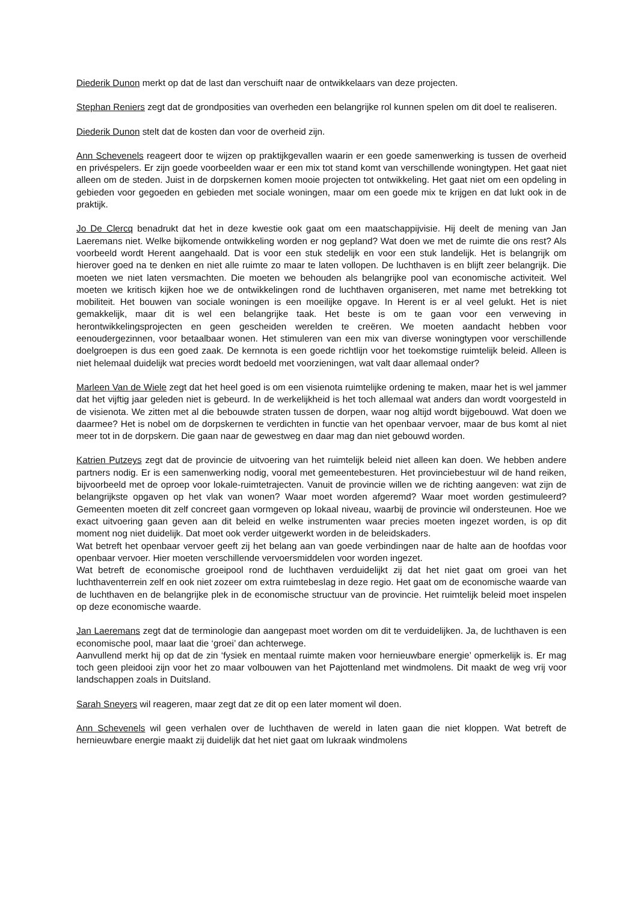Diederik Dunon merkt op dat de last dan verschuift naar de ontwikkelaars van deze projecten.
Stephan Reniers zegt dat de grondposities van overheden een belangrijke rol kunnen spelen om dit doel te realiseren.
Diederik Dunon stelt dat de kosten dan voor de overheid zijn.
Ann Schevenels reageert door te wijzen op praktijkgevallen waarin er een goede samenwerking is tussen de overheid en privéspelers. Er zijn goede voorbeelden waar er een mix tot stand komt van verschillende woningtypen. Het gaat niet alleen om de steden. Juist in de dorpskernen komen mooie projecten tot ontwikkeling. Het gaat niet om een opdeling in gebieden voor gegoeden en gebieden met sociale woningen, maar om een goede mix te krijgen en dat lukt ook in de praktijk.
Jo De Clercq benadrukt dat het in deze kwestie ook gaat om een maatschappijvisie. Hij deelt de mening van Jan Laeremans niet. Welke bijkomende ontwikkeling worden er nog gepland? Wat doen we met de ruimte die ons rest? Als voorbeeld wordt Herent aangehaald. Dat is voor een stuk stedelijk en voor een stuk landelijk. Het is belangrijk om hierover goed na te denken en niet alle ruimte zo maar te laten vollopen. De luchthaven is en blijft zeer belangrijk. Die moeten we niet laten versmachten. Die moeten we behouden als belangrijke pool van economische activiteit. Wel moeten we kritisch kijken hoe we de ontwikkelingen rond de luchthaven organiseren, met name met betrekking tot mobiliteit. Het bouwen van sociale woningen is een moeilijke opgave. In Herent is er al veel gelukt. Het is niet gemakkelijk, maar dit is wel een belangrijke taak. Het beste is om te gaan voor een verweving in herontwikkelingsprojecten en geen gescheiden werelden te creëren. We moeten aandacht hebben voor eenoudergezinnen, voor betaalbaar wonen. Het stimuleren van een mix van diverse woningtypen voor verschillende doelgroepen is dus een goed zaak. De kernnota is een goede richtlijn voor het toekomstige ruimtelijk beleid. Alleen is niet helemaal duidelijk wat precies wordt bedoeld met voorzieningen, wat valt daar allemaal onder?
Marleen Van de Wiele zegt dat het heel goed is om een visienota ruimtelijke ordening te maken, maar het is wel jammer dat het vijftig jaar geleden niet is gebeurd. In de werkelijkheid is het toch allemaal wat anders dan wordt voorgesteld in de visienota. We zitten met al die bebouwde straten tussen de dorpen, waar nog altijd wordt bijgebouwd. Wat doen we daarmee? Het is nobel om de dorpskernen te verdichten in functie van het openbaar vervoer, maar de bus komt al niet meer tot in de dorpskern. Die gaan naar de gewestweg en daar mag dan niet gebouwd worden.
Katrien Putzeys zegt dat de provincie de uitvoering van het ruimtelijk beleid niet alleen kan doen. We hebben andere partners nodig. Er is een samenwerking nodig, vooral met gemeentebesturen. Het provinciebestuur wil de hand reiken, bijvoorbeeld met de oproep voor lokale-ruimtetrajecten. Vanuit de provincie willen we de richting aangeven: wat zijn de belangrijkste opgaven op het vlak van wonen? Waar moet worden afgeremd? Waar moet worden gestimuleerd? Gemeenten moeten dit zelf concreet gaan vormgeven op lokaal niveau, waarbij de provincie wil ondersteunen. Hoe we exact uitvoering gaan geven aan dit beleid en welke instrumenten waar precies moeten ingezet worden, is op dit moment nog niet duidelijk. Dat moet ook verder uitgewerkt worden in de beleidskaders.
Wat betreft het openbaar vervoer geeft zij het belang aan van goede verbindingen naar de halte aan de hoofdas voor openbaar vervoer. Hier moeten verschillende vervoersmiddelen voor worden ingezet.
Wat betreft de economische groeipool rond de luchthaven verduidelijkt zij dat het niet gaat om groei van het luchthaventerrein zelf en ook niet zozeer om extra ruimtebeslag in deze regio. Het gaat om de economische waarde van de luchthaven en de belangrijke plek in de economische structuur van de provincie. Het ruimtelijk beleid moet inspelen op deze economische waarde.
Jan Laeremans zegt dat de terminologie dan aangepast moet worden om dit te verduidelijken. Ja, de luchthaven is een economische pool, maar laat die ‘groei’ dan achterwege.
Aanvullend merkt hij op dat de zin ‘fysiek en mentaal ruimte maken voor hernieuwbare energie’ opmerkelijk is. Er mag toch geen pleidooi zijn voor het zo maar volbouwen van het Pajottenland met windmolens. Dit maakt de weg vrij voor landschappen zoals in Duitsland.
Sarah Sneyers wil reageren, maar zegt dat ze dit op een later moment wil doen.
Ann Schevenels wil geen verhalen over de luchthaven de wereld in laten gaan die niet kloppen. Wat betreft de hernieuwbare energie maakt zij duidelijk dat het niet gaat om lukraak windmolens